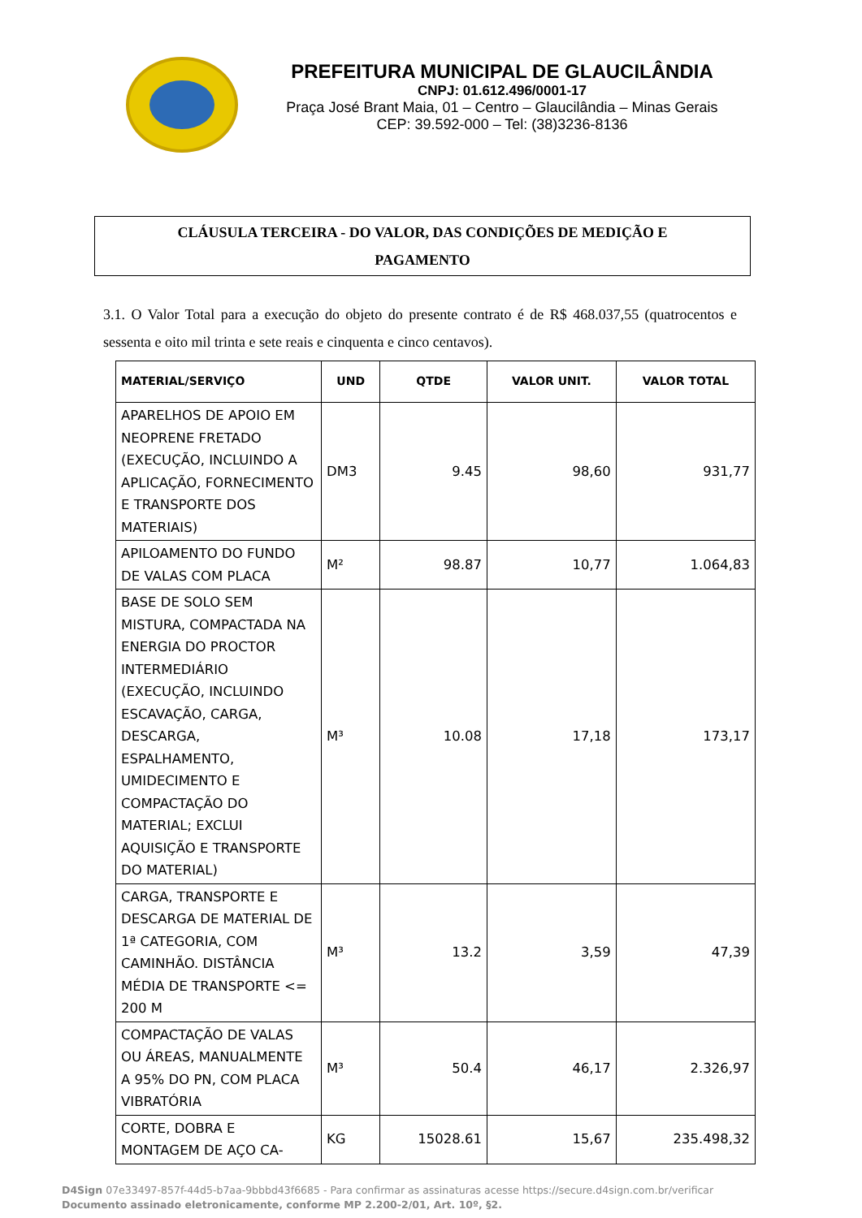PREFEITURA MUNICIPAL DE GLAUCILÂNDIA
CNPJ: 01.612.496/0001-17
Praça José Brant Maia, 01 – Centro – Glaucilândia – Minas Gerais
CEP: 39.592-000 – Tel: (38)3236-8136
CLÁUSULA TERCEIRA - DO VALOR, DAS CONDIÇÕES DE MEDIÇÃO E
PAGAMENTO
3.1. O Valor Total para a execução do objeto do presente contrato é de R$ 468.037,55 (quatrocentos e sessenta e oito mil trinta e sete reais e cinquenta e cinco centavos).
| MATERIAL/SERVIÇO | UND | QTDE | VALOR UNIT. | VALOR TOTAL |
| --- | --- | --- | --- | --- |
| APARELHOS DE APOIO EM NEOPRENE FRETADO (EXECUÇÃO, INCLUINDO A APLICAÇÃO, FORNECIMENTO E TRANSPORTE DOS MATERIAIS) | DM3 | 9.45 | 98,60 | 931,77 |
| APILOAMENTO DO FUNDO DE VALAS COM PLACA | M² | 98.87 | 10,77 | 1.064,83 |
| BASE DE SOLO SEM MISTURA, COMPACTADA NA ENERGIA DO PROCTOR INTERMEDIÁRIO (EXECUÇÃO, INCLUINDO ESCAVAÇÃO, CARGA, DESCARGA, ESPALHAMENTO, UMIDECIMENTO E COMPACTAÇÃO DO MATERIAL; EXCLUI AQUISIÇÃO E TRANSPORTE DO MATERIAL) | M³ | 10.08 | 17,18 | 173,17 |
| CARGA, TRANSPORTE E DESCARGA DE MATERIAL DE 1ª CATEGORIA, COM CAMINHÃO. DISTÂNCIA MÉDIA DE TRANSPORTE <= 200 M | M³ | 13.2 | 3,59 | 47,39 |
| COMPACTAÇÃO DE VALAS OU ÁREAS, MANUALMENTE A 95% DO PN, COM PLACA VIBRATÓRIA | M³ | 50.4 | 46,17 | 2.326,97 |
| CORTE, DOBRA E MONTAGEM DE AÇO CA- | KG | 15028.61 | 15,67 | 235.498,32 |
D4Sign 07e33497-857f-44d5-b7aa-9bbbd43f6685 - Para confirmar as assinaturas acesse https://secure.d4sign.com.br/verificar
Documento assinado eletronicamente, conforme MP 2.200-2/01, Art. 10º, §2.